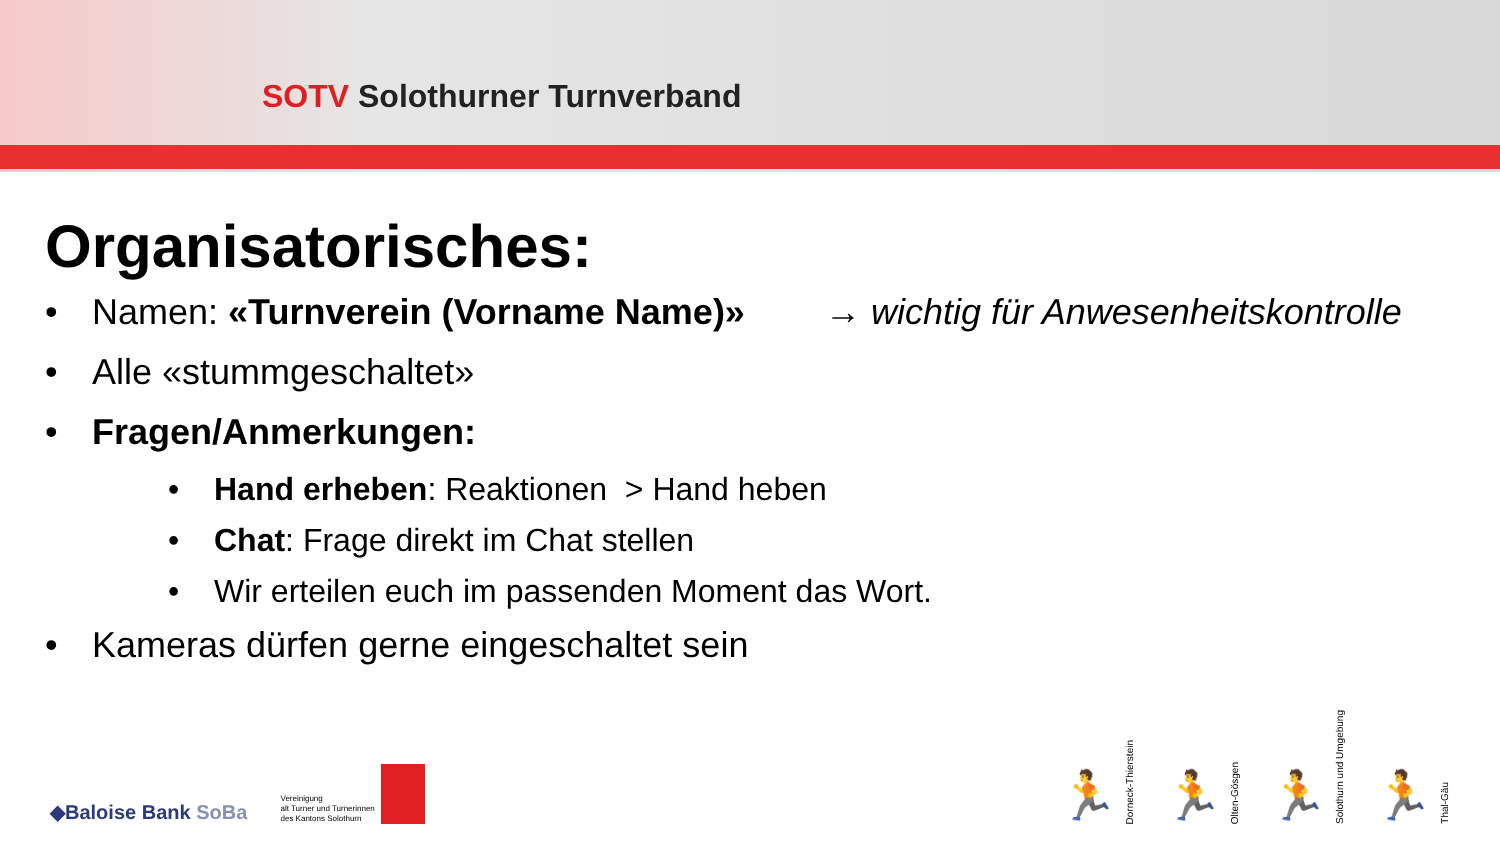SOTV Solothurner Turnverband
Organisatorisches:
• Namen: «Turnverein (Vorname Name)» → wichtig für Anwesenheitskontrolle
• Alle «stummgeschaltet»
• Fragen/Anmerkungen:
• Hand erheben: Reaktionen > Hand heben
• Chat: Frage direkt im Chat stellen
• Wir erteilen euch im passenden Moment das Wort.
• Kameras dürfen gerne eingeschaltet sein
◆Baloise Bank SoBa
Vereinigung
alt Turner und Turnerinnen
des Kantons Solothurn
🏃 Dorneck-Thierstein
🏃 Olten-Gösgen
🏃 Solothurn und Umgebung
🏃 Thal-Gäu